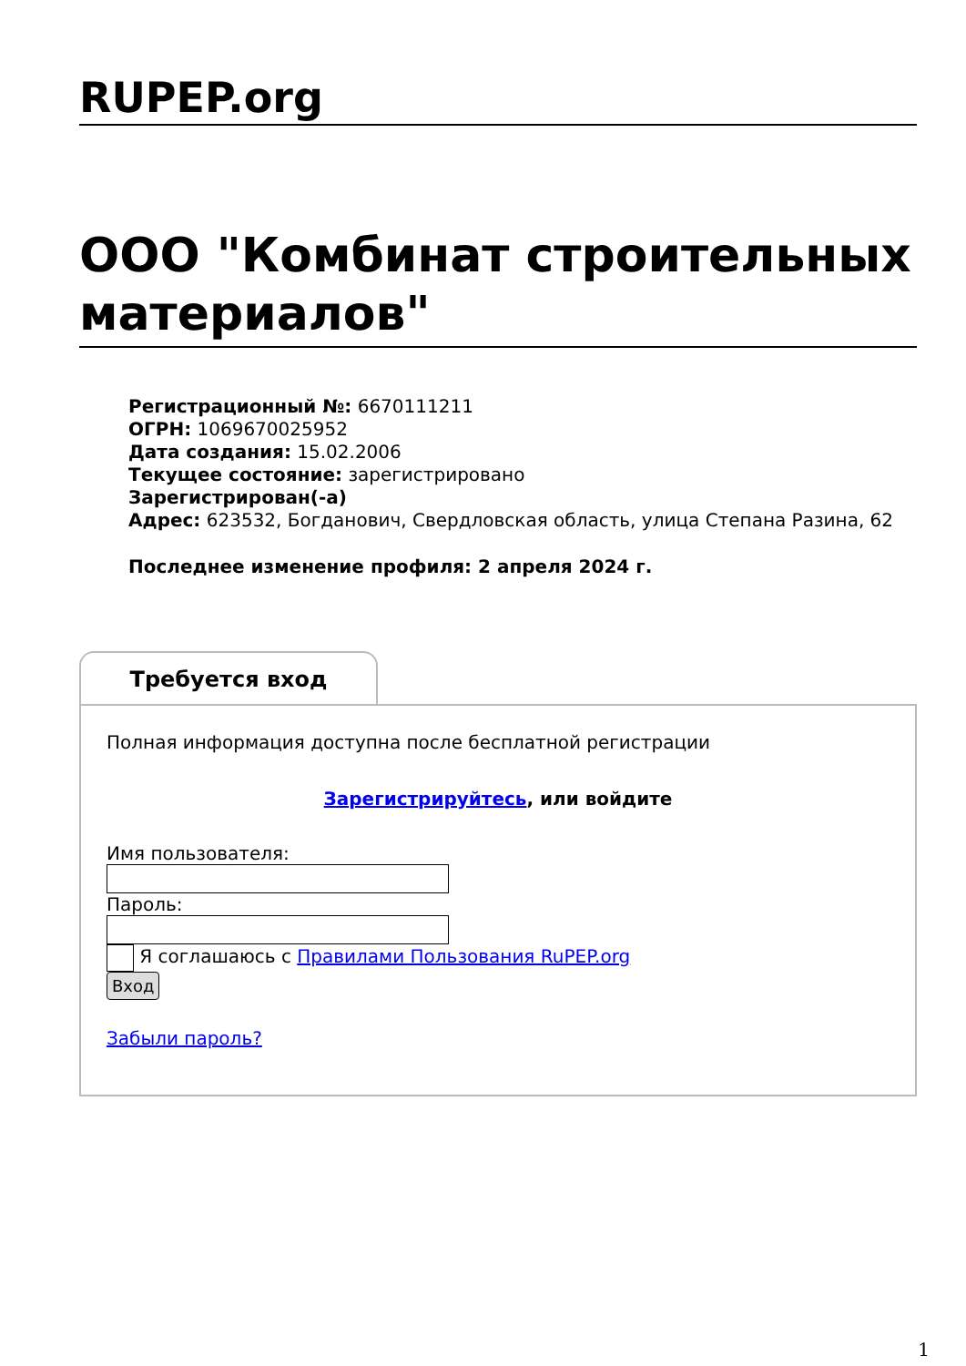RUPEP.org
ООО "Комбинат строительных материалов"
Регистрационный №: 6670111211
ОГРН: 1069670025952
Дата создания: 15.02.2006
Текущее состояние: зарегистрировано
Зарегистрирован(-а)
Адрес: 623532, Богданович, Свердловская область, улица Степана Разина, 62
Последнее изменение профиля: 2 апреля 2024 г.
Требуется вход
Полная информация доступна после бесплатной регистрации
Зарегистрируйтесь, или войдите
Имя пользователя:
Пароль:
Я соглашаюсь с Правилами Пользования RuPEP.org
Вход
Забыли пароль?
1